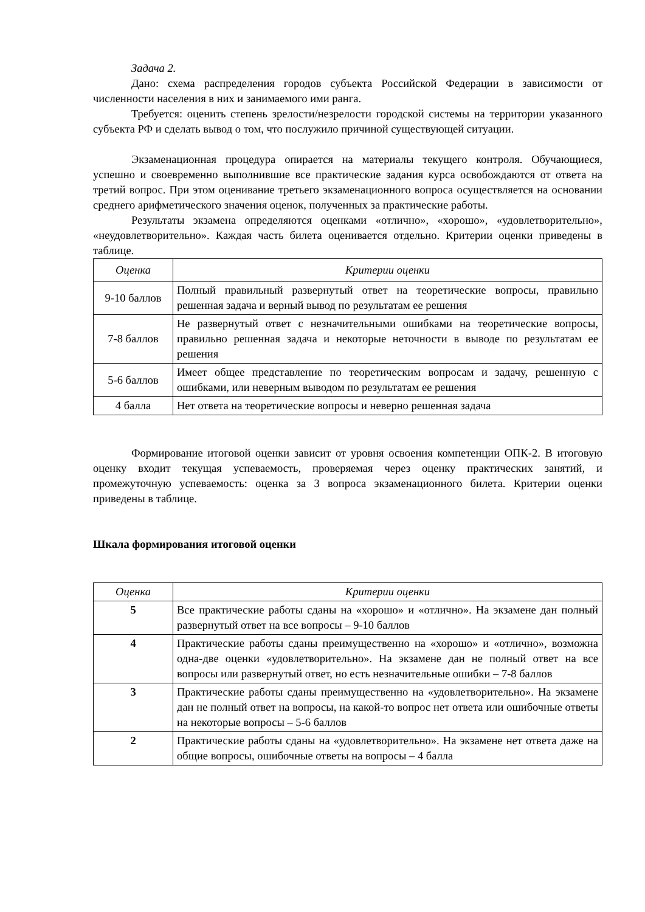Задача 2.
Дано: схема распределения городов субъекта Российской Федерации в зависимости от численности населения в них и занимаемого ими ранга.
Требуется: оценить степень зрелости/незрелости городской системы на территории указанного субъекта РФ и сделать вывод о том, что послужило причиной существующей ситуации.
Экзаменационная процедура опирается на материалы текущего контроля. Обучающиеся, успешно и своевременно выполнившие все практические задания курса освобождаются от ответа на третий вопрос. При этом оценивание третьего экзаменационного вопроса осуществляется на основании среднего арифметического значения оценок, полученных за практические работы.
Результаты экзамена определяются оценками «отлично», «хорошо», «удовлетворительно», «неудовлетворительно». Каждая часть билета оценивается отдельно. Критерии оценки приведены в таблице.
| Оценка | Критерии оценки |
| --- | --- |
| 9-10 баллов | Полный правильный развернутый ответ на теоретические вопросы, правильно решенная задача и верный вывод по результатам ее решения |
| 7-8 баллов | Не развернутый ответ с незначительными ошибками на теоретические вопросы, правильно решенная задача и некоторые неточности в выводе по результатам ее решения |
| 5-6 баллов | Имеет общее представление по теоретическим вопросам и задачу, решенную с ошибками, или неверным выводом по результатам ее решения |
| 4 балла | Нет ответа на теоретические вопросы и неверно решенная задача |
Формирование итоговой оценки зависит от уровня освоения компетенции ОПК-2. В итоговую оценку входит текущая успеваемость, проверяемая через оценку практических занятий, и промежуточную успеваемость: оценка за 3 вопроса экзаменационного билета. Критерии оценки приведены в таблице.
Шкала формирования итоговой оценки
| Оценка | Критерии оценки |
| --- | --- |
| 5 | Все практические работы сданы на «хорошо» и «отлично». На экзамене дан полный развернутый ответ на все вопросы – 9-10 баллов |
| 4 | Практические работы сданы преимущественно на «хорошо» и «отлично», возможна одна-две оценки «удовлетворительно». На экзамене дан не полный ответ на все вопросы или развернутый ответ, но есть незначительные ошибки – 7-8 баллов |
| 3 | Практические работы сданы преимущественно на «удовлетворительно». На экзамене дан не полный ответ на вопросы, на какой-то вопрос нет ответа или ошибочные ответы на некоторые вопросы – 5-6 баллов |
| 2 | Практические работы сданы на «удовлетворительно». На экзамене нет ответа даже на общие вопросы, ошибочные ответы на вопросы – 4 балла |